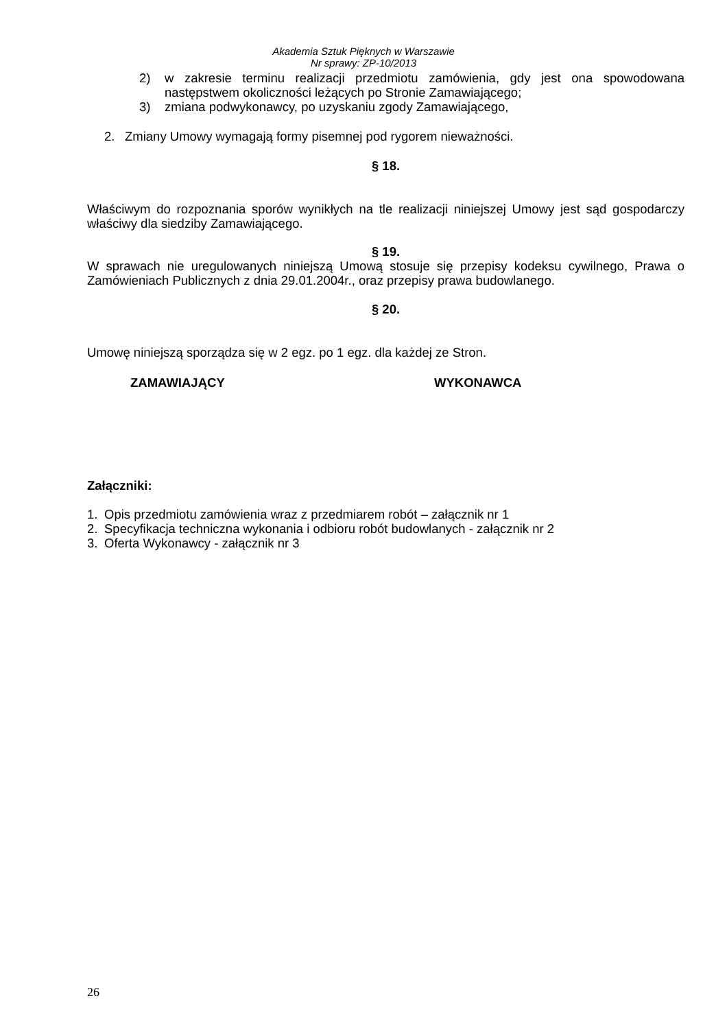Akademia Sztuk Pięknych w Warszawie
Nr sprawy: ZP-10/2013
2) w zakresie terminu realizacji przedmiotu zamówienia, gdy jest ona spowodowana następstwem okoliczności leżących po Stronie Zamawiającego;
3) zmiana podwykonawcy, po uzyskaniu zgody Zamawiającego,
2. Zmiany Umowy wymagają formy pisemnej pod rygorem nieważności.
§ 18.
Właściwym do rozpoznania sporów wynikłych na tle realizacji niniejszej Umowy jest sąd gospodarczy właściwy dla siedziby Zamawiającego.
§ 19.
W sprawach nie uregulowanych niniejszą Umową stosuje się przepisy kodeksu cywilnego, Prawa o Zamówieniach Publicznych z dnia 29.01.2004r., oraz przepisy prawa budowlanego.
§ 20.
Umowę niniejszą sporządza się w 2 egz. po 1 egz. dla każdej ze Stron.
ZAMAWIAJĄCY WYKONAWCA
Załączniki:
1. Opis przedmiotu zamówienia wraz z przedmiarem robót – załącznik nr 1
2. Specyfikacja techniczna wykonania i odbioru robót budowlanych - załącznik nr 2
3. Oferta Wykonawcy - załącznik nr 3
26